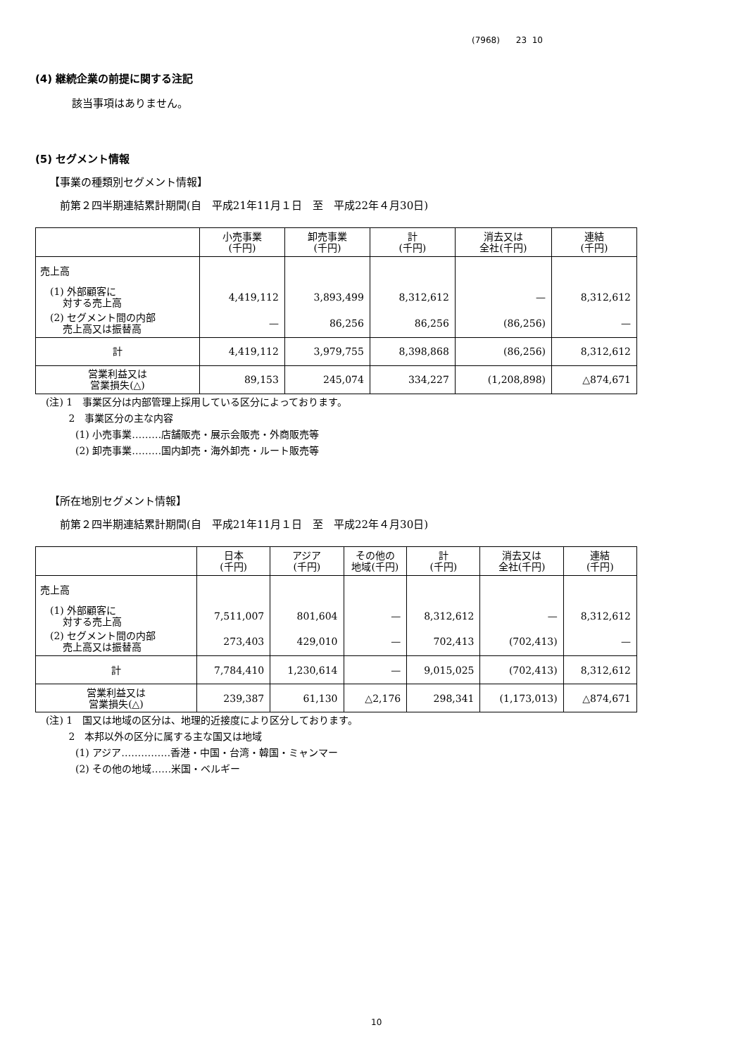(7968) 23 10
(4) 継続企業の前提に関する注記
該当事項はありません。
(5) セグメント情報
【事業の種類別セグメント情報】
前第２四半期連結累計期間(自　平成21年11月１日　至　平成22年４月30日)
| | 小売事業 (千円) | 卸売事業 (千円) | 計 (千円) | 消去又は 全社(千円) | 連結 (千円) |
| --- | --- | --- | --- | --- | --- |
| 売上高 | | | | | |
| (1) 外部顧客に 対する売上高 | 4,419,112 | 3,893,499 | 8,312,612 | — | 8,312,612 |
| (2) セグメント間の内部 売上高又は振替高 | — | 86,256 | 86,256 | (86,256) | — |
| 計 | 4,419,112 | 3,979,755 | 8,398,868 | (86,256) | 8,312,612 |
| 営業利益又は 営業損失(△) | 89,153 | 245,074 | 334,227 | (1,208,898) | △874,671 |
(注) 1　事業区分は内部管理上採用している区分によっております。
　　 2　事業区分の主な内容
　　　(1) 小売事業………店舗販売・展示会販売・外商販売等
　　　(2) 卸売事業………国内卸売・海外卸売・ルート販売等
【所在地別セグメント情報】
前第２四半期連結累計期間(自　平成21年11月１日　至　平成22年４月30日)
| | 日本 (千円) | アジア (千円) | その他の 地域(千円) | 計 (千円) | 消去又は 全社(千円) | 連結 (千円) |
| --- | --- | --- | --- | --- | --- | --- |
| 売上高 | | | | | | |
| (1) 外部顧客に 対する売上高 | 7,511,007 | 801,604 | — | 8,312,612 | — | 8,312,612 |
| (2) セグメント間の内部 売上高又は振替高 | 273,403 | 429,010 | — | 702,413 | (702,413) | — |
| 計 | 7,784,410 | 1,230,614 | — | 9,015,025 | (702,413) | 8,312,612 |
| 営業利益又は 営業損失(△) | 239,387 | 61,130 | △2,176 | 298,341 | (1,173,013) | △874,671 |
(注) 1　国又は地域の区分は、地理的近接度により区分しております。
　　 2　本邦以外の区分に属する主な国又は地域
　　　(1) アジア……………香港・中国・台湾・韓国・ミャンマー
　　　(2) その他の地域……米国・ベルギー
10